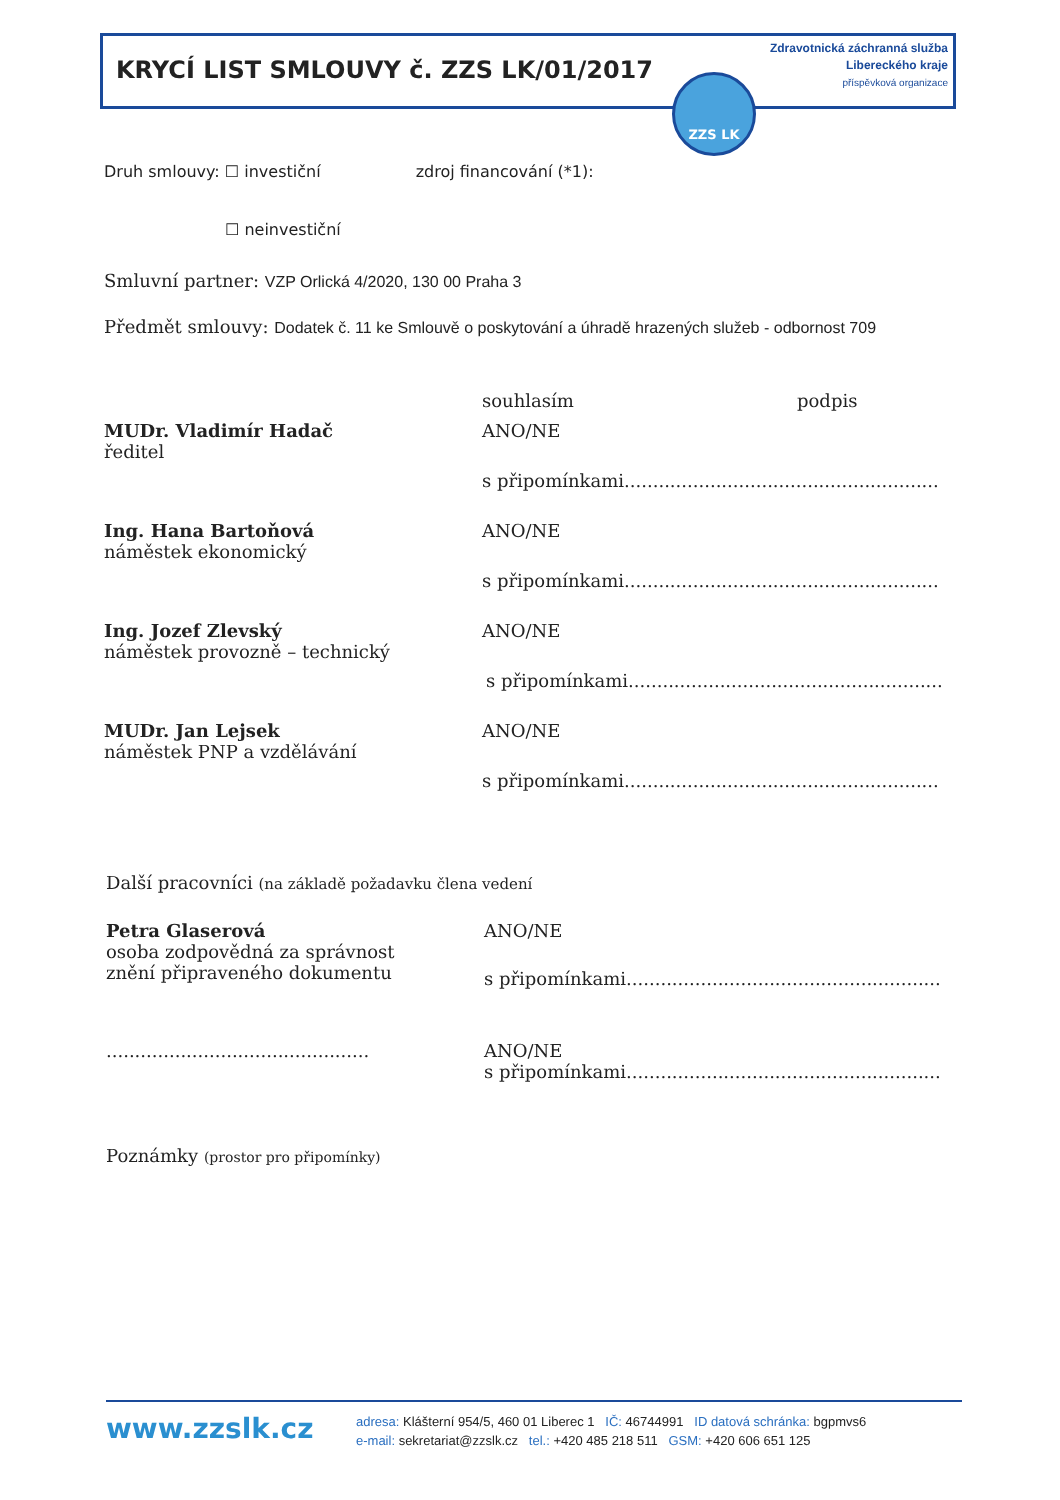KRYCÍ LIST SMLOUVY č. ZZS LK/01/2017
Zdravotnická záchranná služba
Libereckého kraje
příspěvková organizace
ZZS LK
Druh smlouvy: ☐ investiční zdroj financování (*1):
☐ neinvestiční
Smluvní partner: VZP Orlická 4/2020, 130 00 Praha 3
Předmět smlouvy: Dodatek č. 11 ke Smlouvě o poskytování a úhradě hrazených služeb - odbornost 709
souhlasím podpis
MUDr. Vladimír Hadač
ředitel
ANO/NE
s připomínkami.......................................................
Ing. Hana Bartoňová
náměstek ekonomický
ANO/NE
s připomínkami.......................................................
Ing. Jozef Zlevský
náměstek provozně – technický
ANO/NE
s připomínkami.......................................................
MUDr. Jan Lejsek
náměstek PNP a vzdělávání
ANO/NE
s připomínkami.......................................................
Další pracovníci (na základě požadavku člena vedení
Petra Glaserová
osoba zodpovědná za správnost
znění připraveného dokumentu
ANO/NE
s připomínkami.......................................................
..............................................
ANO/NE
s připomínkami.......................................................
Poznámky (prostor pro připomínky)
www.zzslk.cz
adresa: Klášterní 954/5, 460 01 Liberec 1 IČ: 46744991 ID datová schránka: bgpmvs6
e-mail: sekretariat@zzslk.cz tel.: +420 485 218 511 GSM: +420 606 651 125